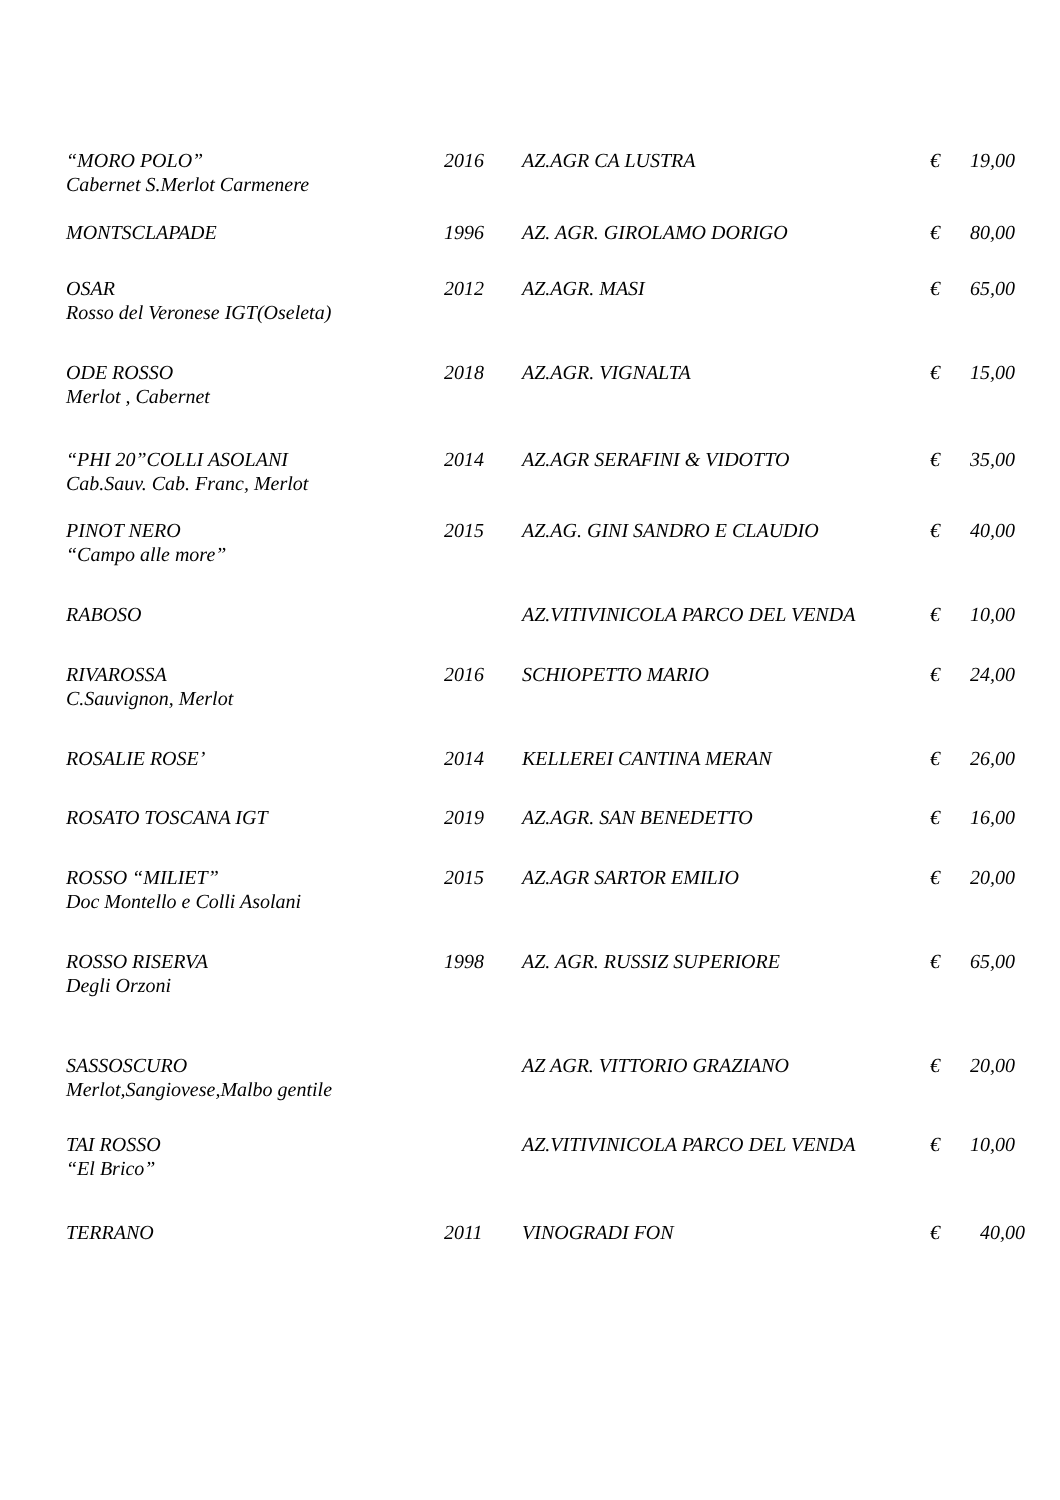| “MORO POLO” Cabernet S.Merlot Carmenere | 2016 | AZ.AGR CA LUSTRA | € | 19,00 |
| MONTSCLAPADE | 1996 | AZ. AGR. GIROLAMO DORIGO | € | 80,00 |
| OSAR Rosso del Veronese IGT(Oseleta) | 2012 | AZ.AGR. MASI | € | 65,00 |
| ODE ROSSO Merlot , Cabernet | 2018 | AZ.AGR. VIGNALTA | € | 15,00 |
| “PHI 20”COLLI ASOLANI Cab.Sauv. Cab. Franc, Merlot | 2014 | AZ.AGR SERAFINI & VIDOTTO | € | 35,00 |
| PINOT NERO “Campo alle more” | 2015 | AZ.AG. GINI SANDRO E CLAUDIO | € | 40,00 |
| RABOSO | | AZ.VITIVINICOLA PARCO DEL VENDA | € | 10,00 |
| RIVAROSSA C.Sauvignon, Merlot | 2016 | SCHIOPETTO MARIO | € | 24,00 |
| ROSALIE ROSE’ | 2014 | KELLEREI CANTINA MERAN | € | 26,00 |
| ROSATO TOSCANA IGT | 2019 | AZ.AGR. SAN BENEDETTO | € | 16,00 |
| ROSSO “MILIET” Doc Montello e Colli Asolani | 2015 | AZ.AGR SARTOR EMILIO | € | 20,00 |
| ROSSO RISERVA Degli Orzoni | 1998 | AZ. AGR. RUSSIZ SUPERIORE | € | 65,00 |
| SASSOSCURO Merlot,Sangiovese,Malbo gentile | | AZ AGR. VITTORIO GRAZIANO | € | 20,00 |
| TAI ROSSO “El Brico” | | AZ.VITIVINICOLA PARCO DEL VENDA | € | 10,00 |
| TERRANO | 2011 | VINOGRADI FON | € | 40,00 |